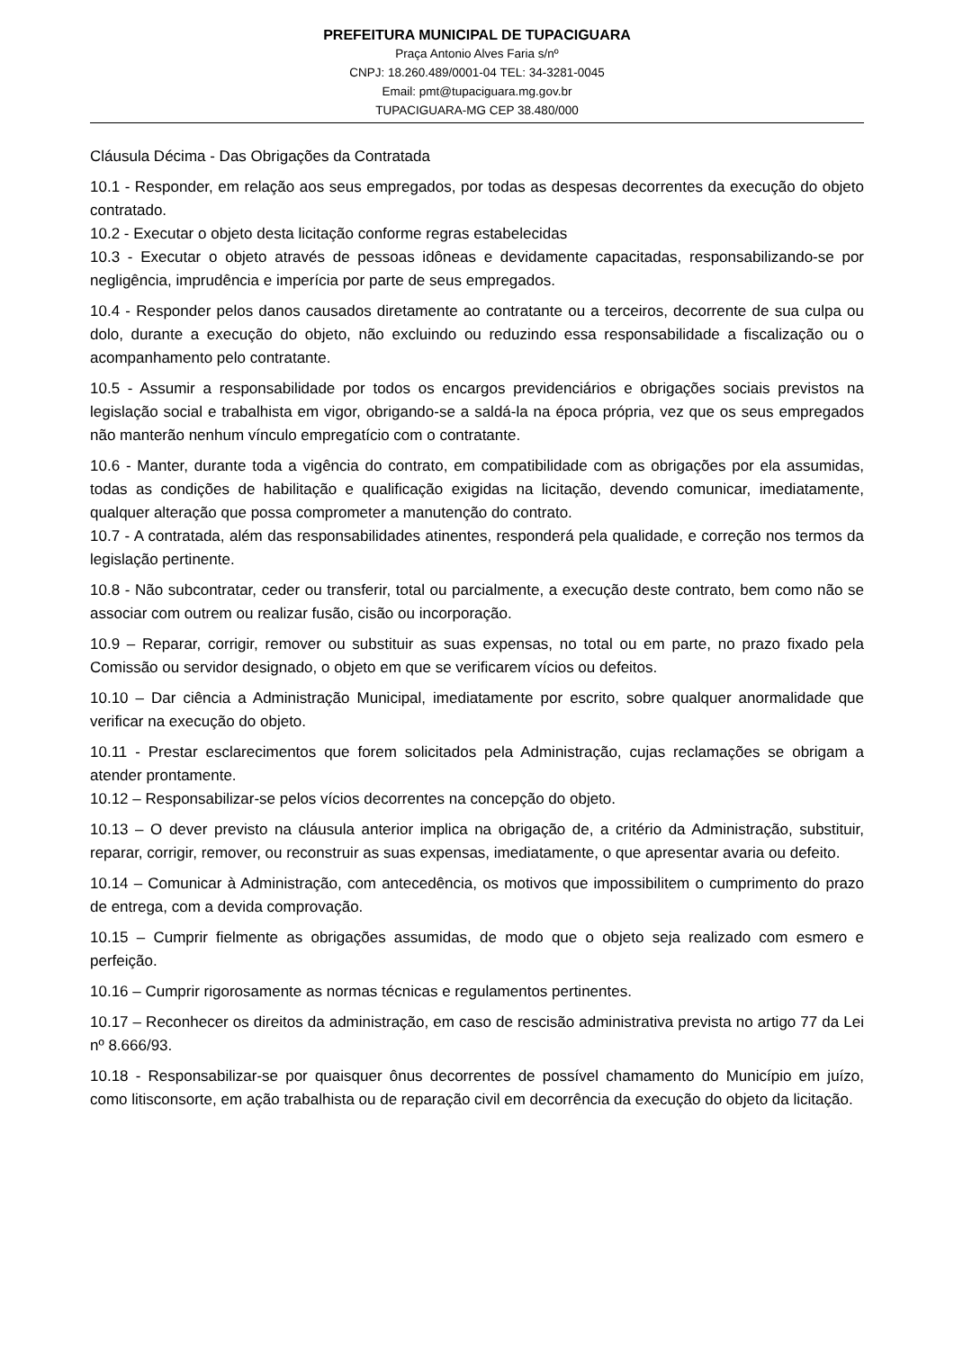PREFEITURA MUNICIPAL DE TUPACIGUARA
Praça Antonio Alves Faria s/nº
CNPJ: 18.260.489/0001-04 TEL: 34-3281-0045
Email: pmt@tupaciguara.mg.gov.br
TUPACIGUARA-MG CEP 38.480/000
Cláusula Décima - Das Obrigações da Contratada
10.1 - Responder, em relação aos seus empregados, por todas as despesas decorrentes da execução do objeto contratado.
10.2 - Executar o objeto desta licitação conforme regras estabelecidas
10.3 - Executar o objeto através de pessoas idôneas e devidamente capacitadas, responsabilizando-se por negligência, imprudência e imperícia por parte de seus empregados.
10.4 - Responder pelos danos causados diretamente ao contratante ou a terceiros, decorrente de sua culpa ou dolo, durante a execução do objeto, não excluindo ou reduzindo essa responsabilidade a fiscalização ou o acompanhamento pelo contratante.
10.5 - Assumir a responsabilidade por todos os encargos previdenciários e obrigações sociais previstos na legislação social e trabalhista em vigor, obrigando-se a saldá-la na época própria, vez que os seus empregados não manterão nenhum vínculo empregatício com o contratante.
10.6 - Manter, durante toda a vigência do contrato, em compatibilidade com as obrigações por ela assumidas, todas as condições de habilitação e qualificação exigidas na licitação, devendo comunicar, imediatamente, qualquer alteração que possa comprometer a manutenção do contrato.
10.7 - A contratada, além das responsabilidades atinentes, responderá pela qualidade, e correção nos termos da legislação pertinente.
10.8 - Não subcontratar, ceder ou transferir, total ou parcialmente, a execução deste contrato, bem como não se associar com outrem ou realizar fusão, cisão ou incorporação.
10.9 – Reparar, corrigir, remover ou substituir as suas expensas, no total ou em parte, no prazo fixado pela Comissão ou servidor designado, o objeto em que se verificarem vícios ou defeitos.
10.10 – Dar ciência a Administração Municipal, imediatamente por escrito, sobre qualquer anormalidade que verificar na execução do objeto.
10.11 - Prestar esclarecimentos que forem solicitados pela Administração, cujas reclamações se obrigam a atender prontamente.
10.12 – Responsabilizar-se pelos vícios decorrentes na concepção do objeto.
10.13 – O dever previsto na cláusula anterior implica na obrigação de, a critério da Administração, substituir, reparar, corrigir, remover, ou reconstruir as suas expensas, imediatamente, o que apresentar avaria ou defeito.
10.14 – Comunicar à Administração, com antecedência, os motivos que impossibilitem o cumprimento do prazo de entrega, com a devida comprovação.
10.15 – Cumprir fielmente as obrigações assumidas, de modo que o objeto seja realizado com esmero e perfeição.
10.16 – Cumprir rigorosamente as normas técnicas e regulamentos pertinentes.
10.17 – Reconhecer os direitos da administração, em caso de rescisão administrativa prevista no artigo 77 da Lei nº 8.666/93.
10.18 - Responsabilizar-se por quaisquer ônus decorrentes de possível chamamento do Município em juízo, como litisconsorte, em ação trabalhista ou de reparação civil em decorrência da execução do objeto da licitação.